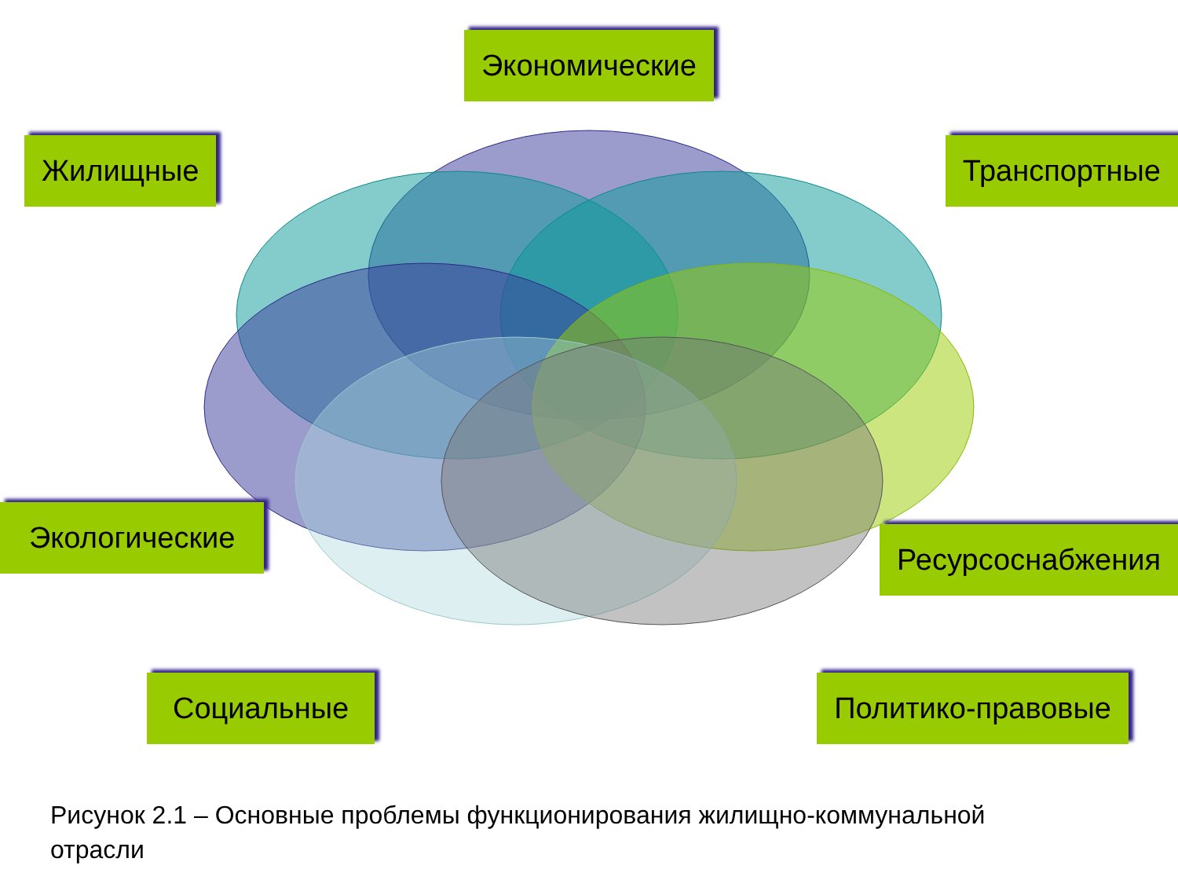Экономические
Жилищные Транспортные
Экологические
Ресурсоснабжения
Социальные Политико-правовые
Рисунок 2.1 – Основные проблемы функционирования жилищно-коммунальной отрасли